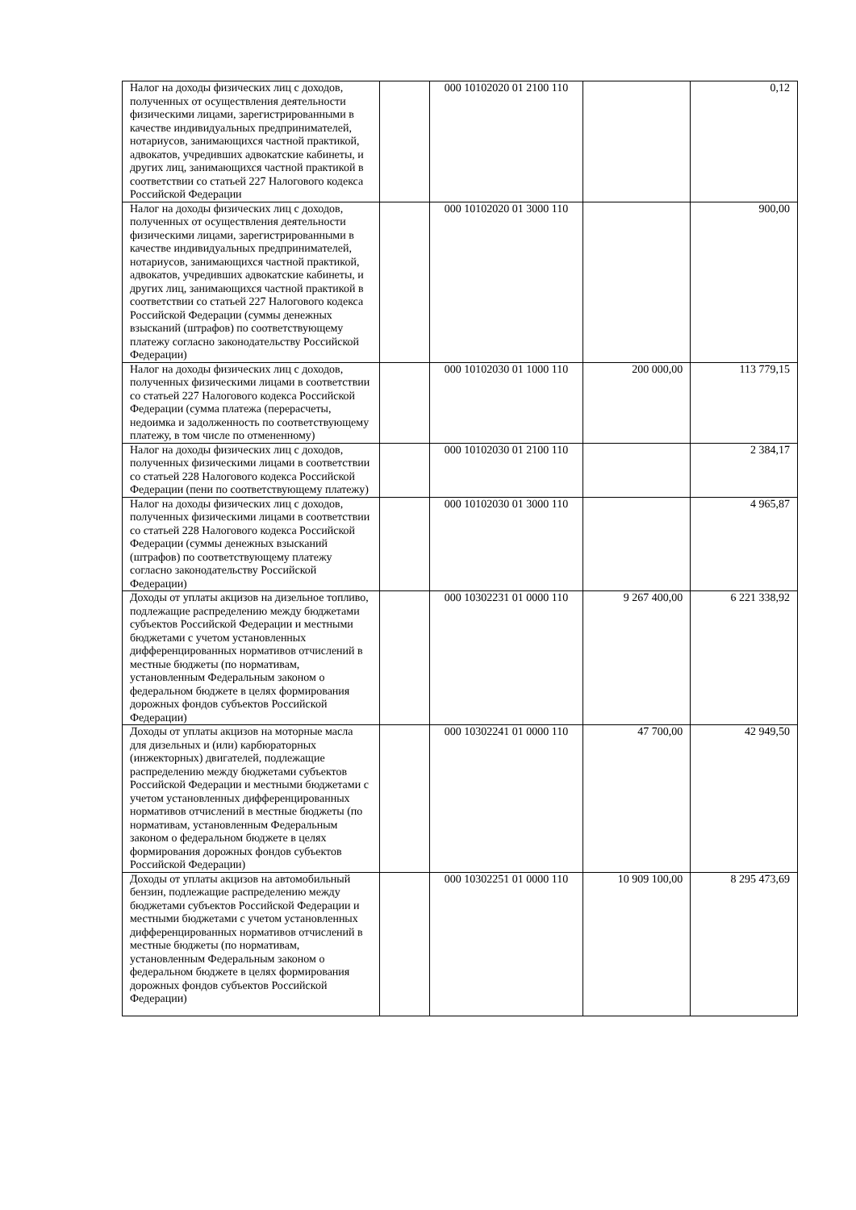| Налог на доходы физических лиц с доходов, полученных от осуществления деятельности физическими лицами, зарегистрированными в качестве индивидуальных предпринимателей, нотариусов, занимающихся частной практикой, адвокатов, учредивших адвокатские кабинеты, и других лиц, занимающихся частной практикой в соответствии со статьей 227 Налогового кодекса Российской Федерации | | 000 10102020 01 2100 110 | | 0,12 |
| Налог на доходы физических лиц с доходов, полученных от осуществления деятельности физическими лицами, зарегистрированными в качестве индивидуальных предпринимателей, нотариусов, занимающихся частной практикой, адвокатов, учредивших адвокатские кабинеты, и других лиц, занимающихся частной практикой в соответствии со статьей 227 Налогового кодекса Российской Федерации (суммы денежных взысканий (штрафов) по соответствующему платежу согласно законодательству Российской Федерации) | | 000 10102020 01 3000 110 | | 900,00 |
| Налог на доходы физических лиц с доходов, полученных физическими лицами в соответствии со статьей 227 Налогового кодекса Российской Федерации (сумма платежа (перерасчеты, недоимка и задолженность по соответствующему платежу, в том числе по отмененному) | | 000 10102030 01 1000 110 | 200 000,00 | 113 779,15 |
| Налог на доходы физических лиц с доходов, полученных физическими лицами в соответствии со статьей 228 Налогового кодекса Российской Федерации (пени по соответствующему платежу) | | 000 10102030 01 2100 110 | | 2 384,17 |
| Налог на доходы физических лиц с доходов, полученных физическими лицами в соответствии со статьей 228 Налогового кодекса Российской Федерации (суммы денежных взысканий (штрафов) по соответствующему платежу согласно законодательству Российской Федерации) | | 000 10102030 01 3000 110 | | 4 965,87 |
| Доходы от уплаты акцизов на дизельное топливо, подлежащие распределению между бюджетами субъектов Российской Федерации и местными бюджетами с учетом установленных дифференцированных нормативов отчислений в местные бюджеты (по нормативам, установленным Федеральным законом о федеральном бюджете в целях формирования дорожных фондов субъектов Российской Федерации) | | 000 10302231 01 0000 110 | 9 267 400,00 | 6 221 338,92 |
| Доходы от уплаты акцизов на моторные масла для дизельных и (или) карбюраторных (инжекторных) двигателей, подлежащие распределению между бюджетами субъектов Российской Федерации и местными бюджетами с учетом установленных дифференцированных нормативов отчислений в местные бюджеты (по нормативам, установленным Федеральным законом о федеральном бюджете в целях формирования дорожных фондов субъектов Российской Федерации) | | 000 10302241 01 0000 110 | 47 700,00 | 42 949,50 |
| Доходы от уплаты акцизов на автомобильный бензин, подлежащие распределению между бюджетами субъектов Российской Федерации и местными бюджетами с учетом установленных дифференцированных нормативов отчислений в местные бюджеты (по нормативам, установленным Федеральным законом о федеральном бюджете в целях формирования дорожных фондов субъектов Российской Федерации) | | 000 10302251 01 0000 110 | 10 909 100,00 | 8 295 473,69 |